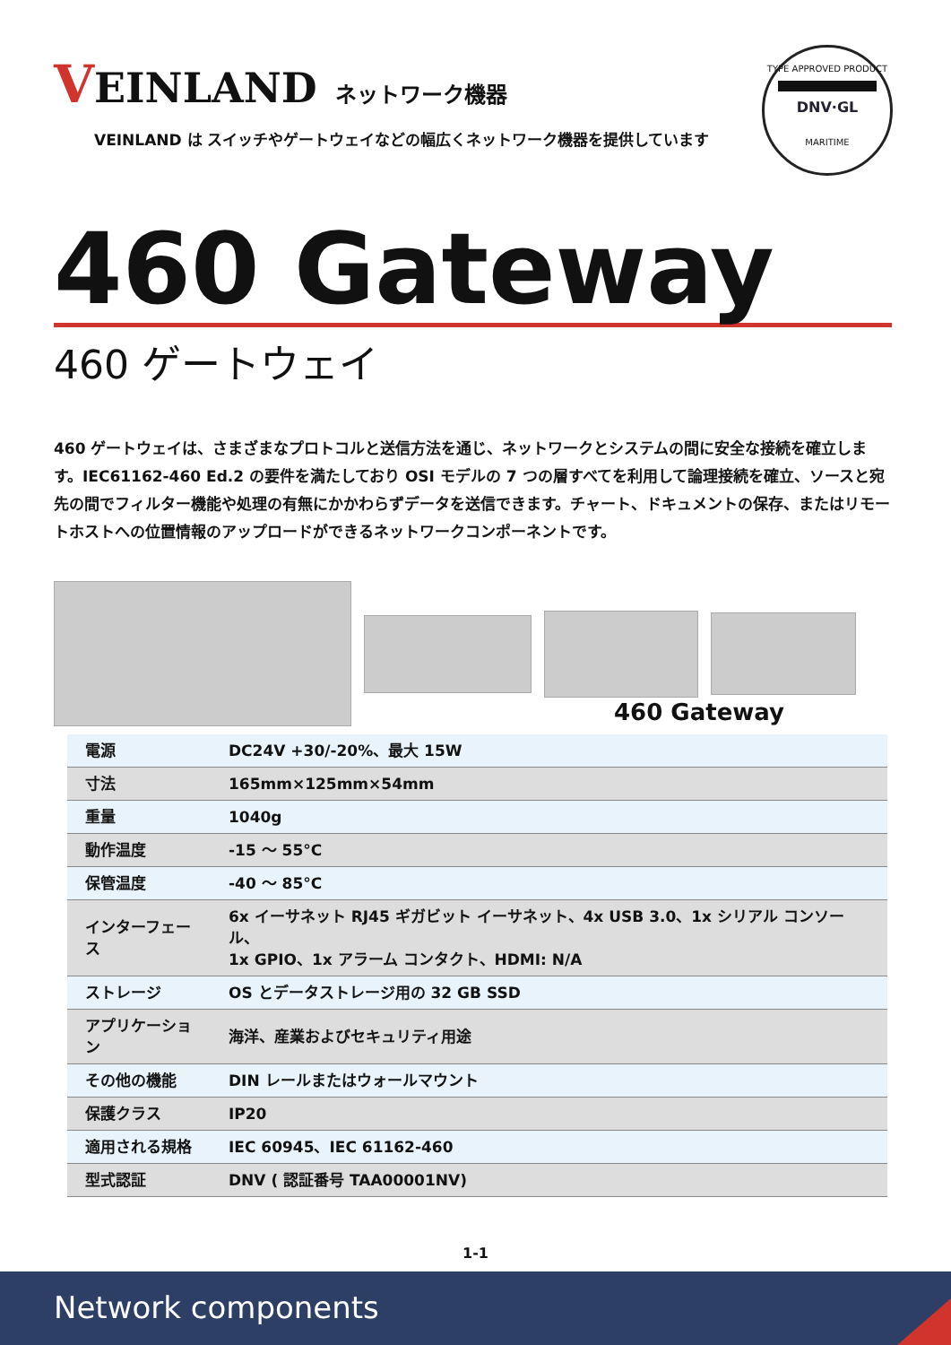VEINLAND
ネットワーク機器
VEINLAND は スイッチやゲートウェイなどの幅広くネットワーク機器を提供しています
TYPE APPROVED PRODUCT
DNV·GL
MARITIME
460 Gateway
460 ゲートウェイ
460 ゲートウェイは、さまざまなプロトコルと送信方法を通じ、ネットワークとシステムの間に安全な接続を確立します。IEC61162-460 Ed.2 の要件を満たしており OSI モデルの 7 つの層すべてを利用して論理接続を確立、ソースと宛先の間でフィルター機能や処理の有無にかかわらずデータを送信できます。チャート、ドキュメントの保存、またはリモートホストへの位置情報のアップロードができるネットワークコンポーネントです。
460 Gateway
| 電源 | DC24V +30/-20%、最大 15W |
| 寸法 | 165mm×125mm×54mm |
| 重量 | 1040g |
| 動作温度 | -15 ～ 55°C |
| 保管温度 | -40 ～ 85°C |
| インターフェース | 6x イーサネット RJ45 ギガビット イーサネット、4x USB 3.0、1x シリアル コンソール、 1x GPIO、1x アラーム コンタクト、HDMI: N/A |
| ストレージ | OS とデータストレージ用の 32 GB SSD |
| アプリケーション | 海洋、産業およびセキュリティ用途 |
| その他の機能 | DIN レールまたはウォールマウント |
| 保護クラス | IP20 |
| 適用される規格 | IEC 60945、IEC 61162-460 |
| 型式認証 | DNV ( 認証番号 TAA00001NV) |
1-1
Network components